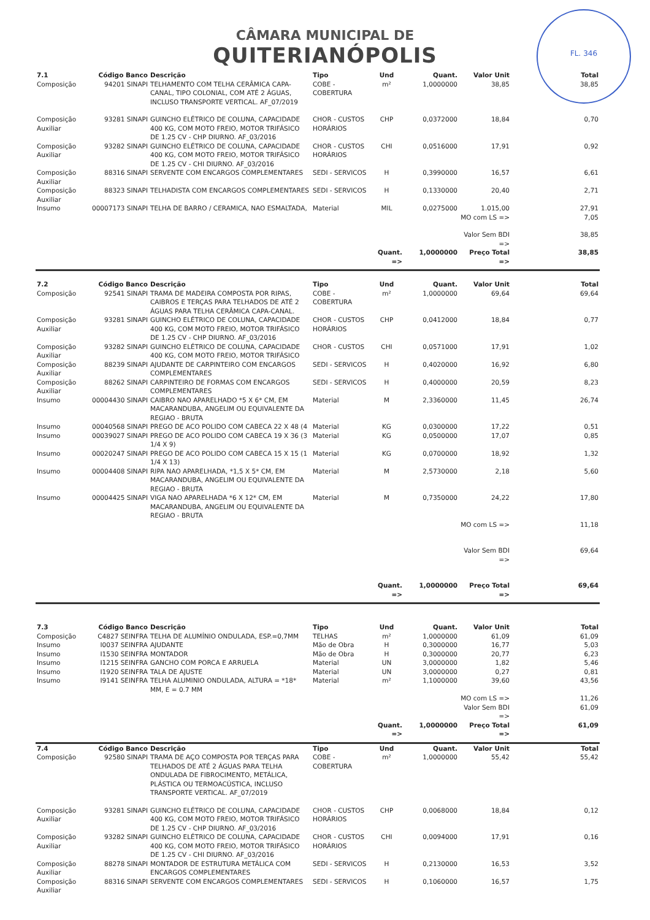FL. 346
CÂMARA MUNICIPAL DE
QUITERIANÓPOLIS
| 7.1 | Código Banco | Descrição | Tipo | Und | Quant. | Valor Unit | Total |
| --- | --- | --- | --- | --- | --- | --- | --- |
| Composição | 94201 SINAPI | TELHAMENTO COM TELHA CERÂMICA CAPA-CANAL, TIPO COLONIAL, COM ATÉ 2 ÁGUAS, INCLUSO TRANSPORTE VERTICAL. AF_07/2019 | COBE - COBERTURA | m² | 1,0000000 | 38,85 | 38,85 |
| Composição Auxiliar | 93281 SINAPI | GUINCHO ELÉTRICO DE COLUNA, CAPACIDADE 400 KG, COM MOTO FREIO, MOTOR TRIFÁSICO DE 1.25 CV - CHP DIURNO. AF_03/2016 | CHOR - CUSTOS HORÁRIOS | CHP | 0,0372000 | 18,84 | 0,70 |
| Composição Auxiliar | 93282 SINAPI | GUINCHO ELÉTRICO DE COLUNA, CAPACIDADE 400 KG, COM MOTO FREIO, MOTOR TRIFÁSICO DE 1.25 CV - CHI DIURNO. AF_03/2016 | CHOR - CUSTOS HORÁRIOS | CHI | 0,0516000 | 17,91 | 0,92 |
| Composição Auxiliar | 88316 SINAPI | SERVENTE COM ENCARGOS COMPLEMENTARES | SEDI - SERVICOS | H | 0,3990000 | 16,57 | 6,61 |
| Composição Auxiliar | 88323 SINAPI | TELHADISTA COM ENCARGOS COMPLEMENTARES | SEDI - SERVICOS | H | 0,1330000 | 20,40 | 2,71 |
| Insumo | 00007173 SINAPI | TELHA DE BARRO / CERAMICA, NAO ESMALTADA, | Material | MIL | 0,0275000 | 1.015,00 | 27,91 |
| | | | | | | MO com LS => | 7,05 |
| | | | | | | Valor Sem BDI => | 38,85 |
| | | | | Quant. => | 1,0000000 | Preço Total => | 38,85 |
| 7.2 | Código Banco | Descrição | Tipo | Und | Quant. | Valor Unit | Total |
| Composição | 92541 SINAPI | TRAMA DE MADEIRA COMPOSTA POR RIPAS, CAIBROS E TERÇAS PARA TELHADOS DE ATÉ 2 ÁGUAS PARA TELHA CERÂMICA CAPA-CANAL. | COBE - COBERTURA | m² | 1,0000000 | 69,64 | 69,64 |
| Composição Auxiliar | 93281 SINAPI | GUINCHO ELÉTRICO DE COLUNA, CAPACIDADE 400 KG, COM MOTO FREIO, MOTOR TRIFÁSICO DE 1.25 CV - CHP DIURNO. AF_03/2016 | CHOR - CUSTOS HORÁRIOS | CHP | 0,0412000 | 18,84 | 0,77 |
| Composição Auxiliar | 93282 SINAPI | GUINCHO ELÉTRICO DE COLUNA, CAPACIDADE 400 KG, COM MOTO FREIO, MOTOR TRIFÁSICO | CHOR - CUSTOS | CHI | 0,0571000 | 17,91 | 1,02 |
| Composição Auxiliar | 88239 SINAPI | AJUDANTE DE CARPINTEIRO COM ENCARGOS COMPLEMENTARES | SEDI - SERVICOS | H | 0,4020000 | 16,92 | 6,80 |
| Composição Auxiliar | 88262 SINAPI | CARPINTEIRO DE FORMAS COM ENCARGOS COMPLEMENTARES | SEDI - SERVICOS | H | 0,4000000 | 20,59 | 8,23 |
| Insumo | 00004430 SINAPI | CAIBRO NAO APARELHADO *5 X 6* CM, EM MACARANDUBA, ANGELIM OU EQUIVALENTE DA REGIAO - BRUTA | Material | M | 2,3360000 | 11,45 | 26,74 |
| Insumo | 00040568 SINAPI | PREGO DE ACO POLIDO COM CABECA 22 X 48 (4 | Material | KG | 0,0300000 | 17,22 | 0,51 |
| Insumo | 00039027 SINAPI | PREGO DE ACO POLIDO COM CABECA 19 X 36 (3 1/4 X 9) | Material | KG | 0,0500000 | 17,07 | 0,85 |
| Insumo | 00020247 SINAPI | PREGO DE ACO POLIDO COM CABECA 15 X 15 (1 1/4 X 13) | Material | KG | 0,0700000 | 18,92 | 1,32 |
| Insumo | 00004408 SINAPI | RIPA NAO APARELHADA, *1,5 X 5* CM, EM MACARANDUBA, ANGELIM OU EQUIVALENTE DA REGIAO - BRUTA | Material | M | 2,5730000 | 2,18 | 5,60 |
| Insumo | 00004425 SINAPI | VIGA NAO APARELHADA *6 X 12* CM, EM MACARANDUBA, ANGELIM OU EQUIVALENTE DA REGIAO - BRUTA | Material | M | 0,7350000 | 24,22 | 17,80 |
| | | | | | | MO com LS => | 11,18 |
| | | | | | | Valor Sem BDI => | 69,64 |
| | | | | Quant. => | 1,0000000 | Preço Total => | 69,64 |
| 7.3 | Código Banco | Descrição | Tipo | Und | Quant. | Valor Unit | Total |
| Composição | C4827 SEINFRA | TELHA DE ALUMÍNIO ONDULADA, ESP.=0,7MM | TELHAS | m² | 1,0000000 | 61,09 | 61,09 |
| Insumo | I0037 SEINFRA | AJUDANTE | Mão de Obra | H | 0,3000000 | 16,77 | 5,03 |
| Insumo | I1530 SEINFRA | MONTADOR | Mão de Obra | H | 0,3000000 | 20,77 | 6,23 |
| Insumo | I1215 SEINFRA | GANCHO COM PORCA E ARRUELA | Material | UN | 3,0000000 | 1,82 | 5,46 |
| Insumo | I1920 SEINFRA | TALA DE AJUSTE | Material | UN | 3,0000000 | 0,27 | 0,81 |
| Insumo | I9141 SEINFRA | TELHA ALUMINIO ONDULADA, ALTURA = *18* MM, E = 0.7 MM | Material | m² | 1,1000000 | 39,60 | 43,56 |
| | | | | | | MO com LS => | 11,26 |
| | | | | | | Valor Sem BDI => | 61,09 |
| | | | | Quant. => | 1,0000000 | Preço Total => | 61,09 |
| 7.4 | Código Banco | Descrição | Tipo | Und | Quant. | Valor Unit | Total |
| Composição | 92580 SINAPI | TRAMA DE AÇO COMPOSTA POR TERÇAS PARA TELHADOS DE ATÉ 2 ÁGUAS PARA TELHA ONDULADA DE FIBROCIMENTO, METÁLICA, PLÁSTICA OU TERMOACÚSTICA, INCLUSO TRANSPORTE VERTICAL. AF_07/2019 | COBE - COBERTURA | m² | 1,0000000 | 55,42 | 55,42 |
| Composição Auxiliar | 93281 SINAPI | GUINCHO ELÉTRICO DE COLUNA, CAPACIDADE 400 KG, COM MOTO FREIO, MOTOR TRIFÁSICO DE 1.25 CV - CHP DIURNO. AF_03/2016 | CHOR - CUSTOS HORÁRIOS | CHP | 0,0068000 | 18,84 | 0,12 |
| Composição Auxiliar | 93282 SINAPI | GUINCHO ELÉTRICO DE COLUNA, CAPACIDADE 400 KG, COM MOTO FREIO, MOTOR TRIFÁSICO DE 1.25 CV - CHI DIURNO. AF_03/2016 | CHOR - CUSTOS HORÁRIOS | CHI | 0,0094000 | 17,91 | 0,16 |
| Composição Auxiliar | 88278 SINAPI | MONTADOR DE ESTRUTURA METÁLICA COM ENCARGOS COMPLEMENTARES | SEDI - SERVICOS | H | 0,2130000 | 16,53 | 3,52 |
| Composição Auxiliar | 88316 SINAPI | SERVENTE COM ENCARGOS COMPLEMENTARES | SEDI - SERVICOS | H | 0,1060000 | 16,57 | 1,75 |